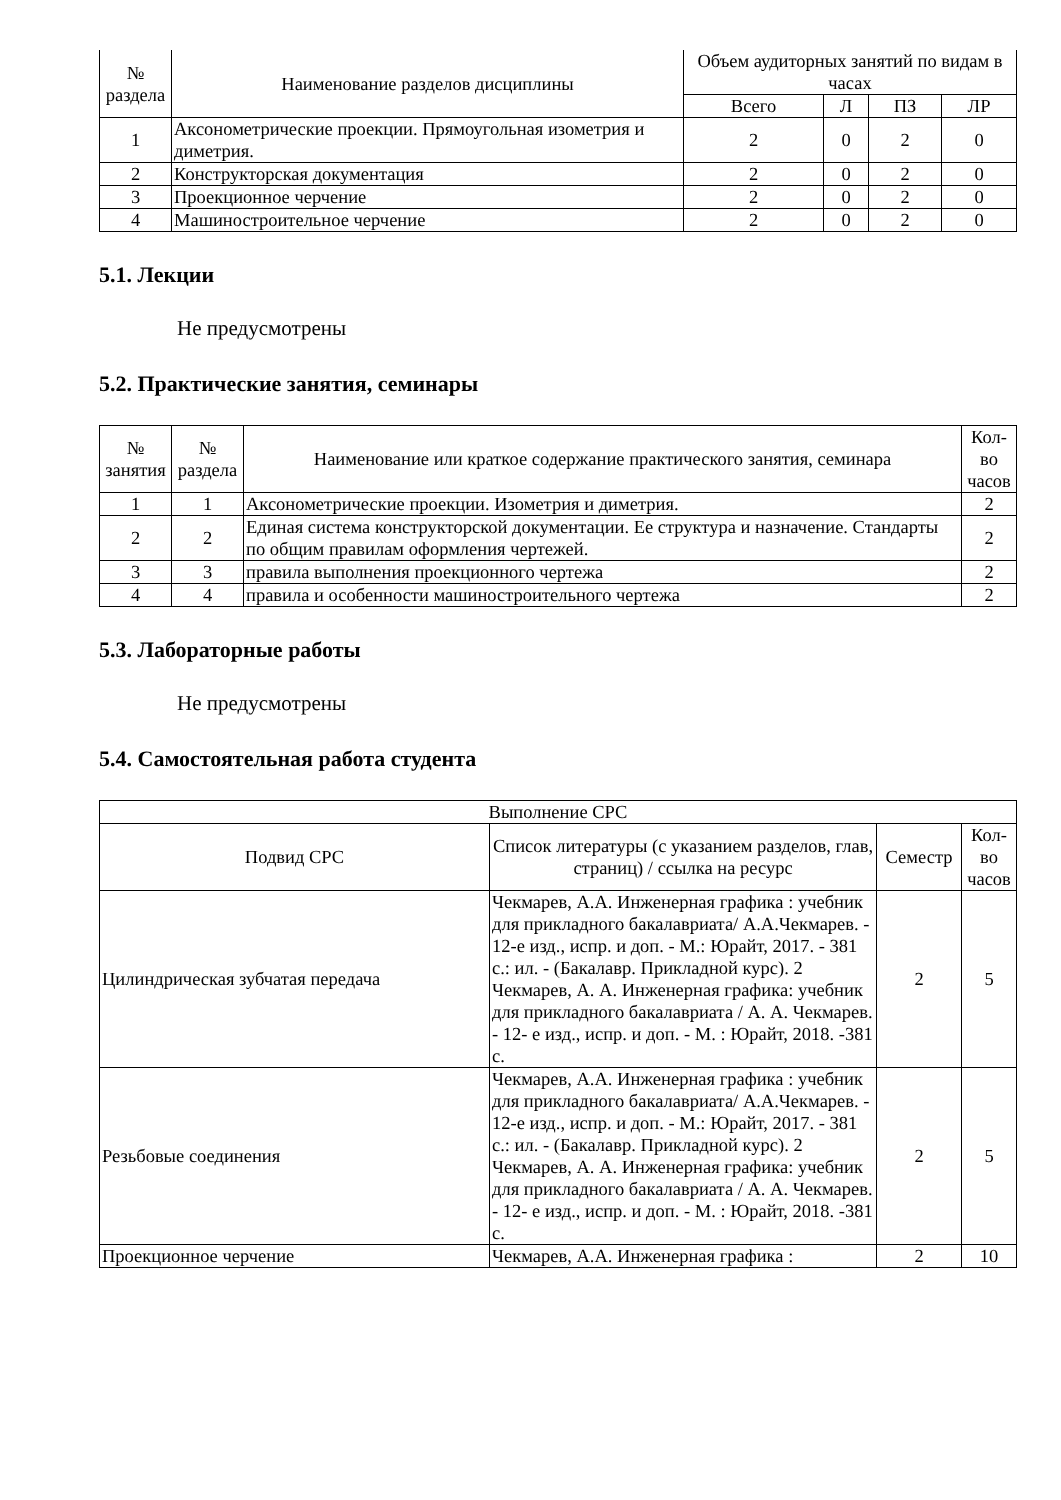| № раздела | Наименование разделов дисциплины | Объем аудиторных занятий по видам в часах | | | |
| --- | --- | --- | --- | --- | --- |
| | | Всего | Л | ПЗ | ЛР |
| 1 | Аксонометрические проекции. Прямоугольная изометрия и диметрия. | 2 | 0 | 2 | 0 |
| 2 | Конструкторская документация | 2 | 0 | 2 | 0 |
| 3 | Проекционное черчение | 2 | 0 | 2 | 0 |
| 4 | Машиностроительное черчение | 2 | 0 | 2 | 0 |
5.1. Лекции
Не предусмотрены
5.2. Практические занятия, семинары
| № занятия | № раздела | Наименование или краткое содержание практического занятия, семинара | Кол- во часов |
| --- | --- | --- | --- |
| 1 | 1 | Аксонометрические проекции. Изометрия и диметрия. | 2 |
| 2 | 2 | Единая система конструкторской документации. Ее структура и назначение. Стандарты по общим правилам оформления чертежей. | 2 |
| 3 | 3 | правила выполнения проекционного чертежа | 2 |
| 4 | 4 | правила и особенности машиностроительного чертежа | 2 |
5.3. Лабораторные работы
Не предусмотрены
5.4. Самостоятельная работа студента
| Выполнение СРС | | | |
| --- | --- | --- | --- |
| Подвид СРС | Список литературы (с указанием разделов, глав, страниц) / ссылка на ресурс | Семестр | Кол- во часов |
| Цилиндрическая зубчатая передача | Чекмарев, А.А. Инженерная графика : учебник для прикладного бакалавриата/ А.А.Чекмарев. - 12-е изд., испр. и доп. - М.: Юрайт, 2017. - 381 с.: ил. - (Бакалавр. Прикладной курс). 2 Чекмарев, А. А. Инженерная графика: учебник для прикладного бакалавриата / А. А. Чекмарев. - 12- е изд., испр. и доп. - М. : Юрайт, 2018. -381 с. | 2 | 5 |
| Резьбовые соединения | Чекмарев, А.А. Инженерная графика : учебник для прикладного бакалавриата/ А.А.Чекмарев. - 12-е изд., испр. и доп. - М.: Юрайт, 2017. - 381 с.: ил. - (Бакалавр. Прикладной курс). 2 Чекмарев, А. А. Инженерная графика: учебник для прикладного бакалавриата / А. А. Чекмарев. - 12- е изд., испр. и доп. - М. : Юрайт, 2018. -381 с. | 2 | 5 |
| Проекционное черчение | Чекмарев, А.А. Инженерная графика : | 2 | 10 |